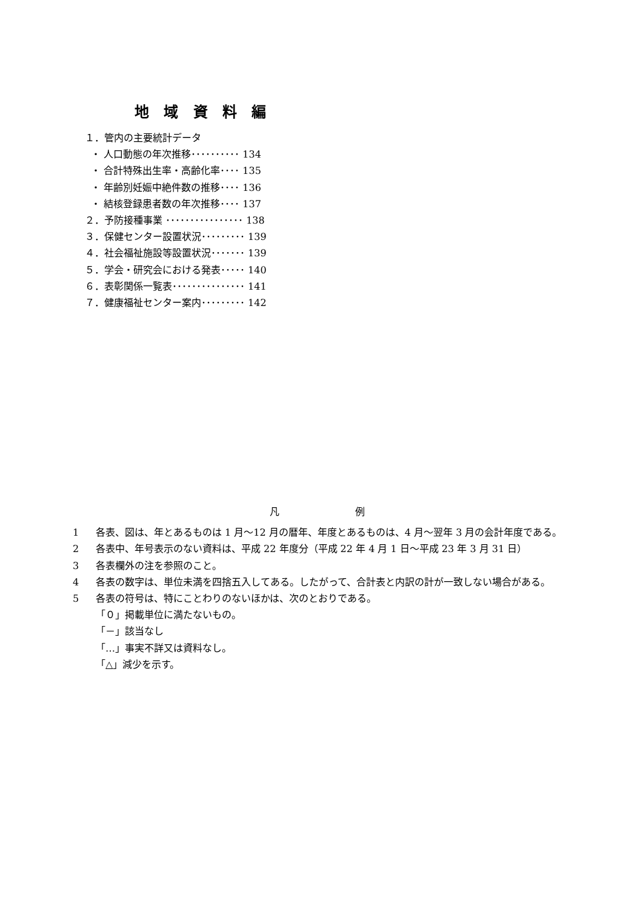地 域 資 料 編
１．管内の主要統計データ
・ 人口動態の年次推移･･････････ 134
・ 合計特殊出生率・高齢化率････ 135
・ 年齢別妊娠中絶件数の推移････ 136
・ 結核登録患者数の年次推移････ 137
２．予防接種事業 ････････････････ 138
３．保健センター設置状況･････････ 139
４．社会福祉施設等設置状況･･･････ 139
５．学会・研究会における発表･････ 140
６．表彰関係一覧表･･･････････････ 141
７．健康福祉センター案内･････････ 142
凡 例
1 各表、図は、年とあるものは 1 月～12 月の暦年、年度とあるものは、4 月～翌年 3 月の会計年度である。
2 各表中、年号表示のない資料は、平成 22 年度分（平成 22 年 4 月 1 日～平成 23 年 3 月 31 日）
3 各表欄外の注を参照のこと。
4 各表の数字は、単位未満を四捨五入してある。したがって、合計表と内訳の計が一致しない場合がある。
5 各表の符号は、特にことわりのないほかは、次のとおりである。
「０」掲載単位に満たないもの。
「－」該当なし
「…」事実不詳又は資料なし。
「△」減少を示す。